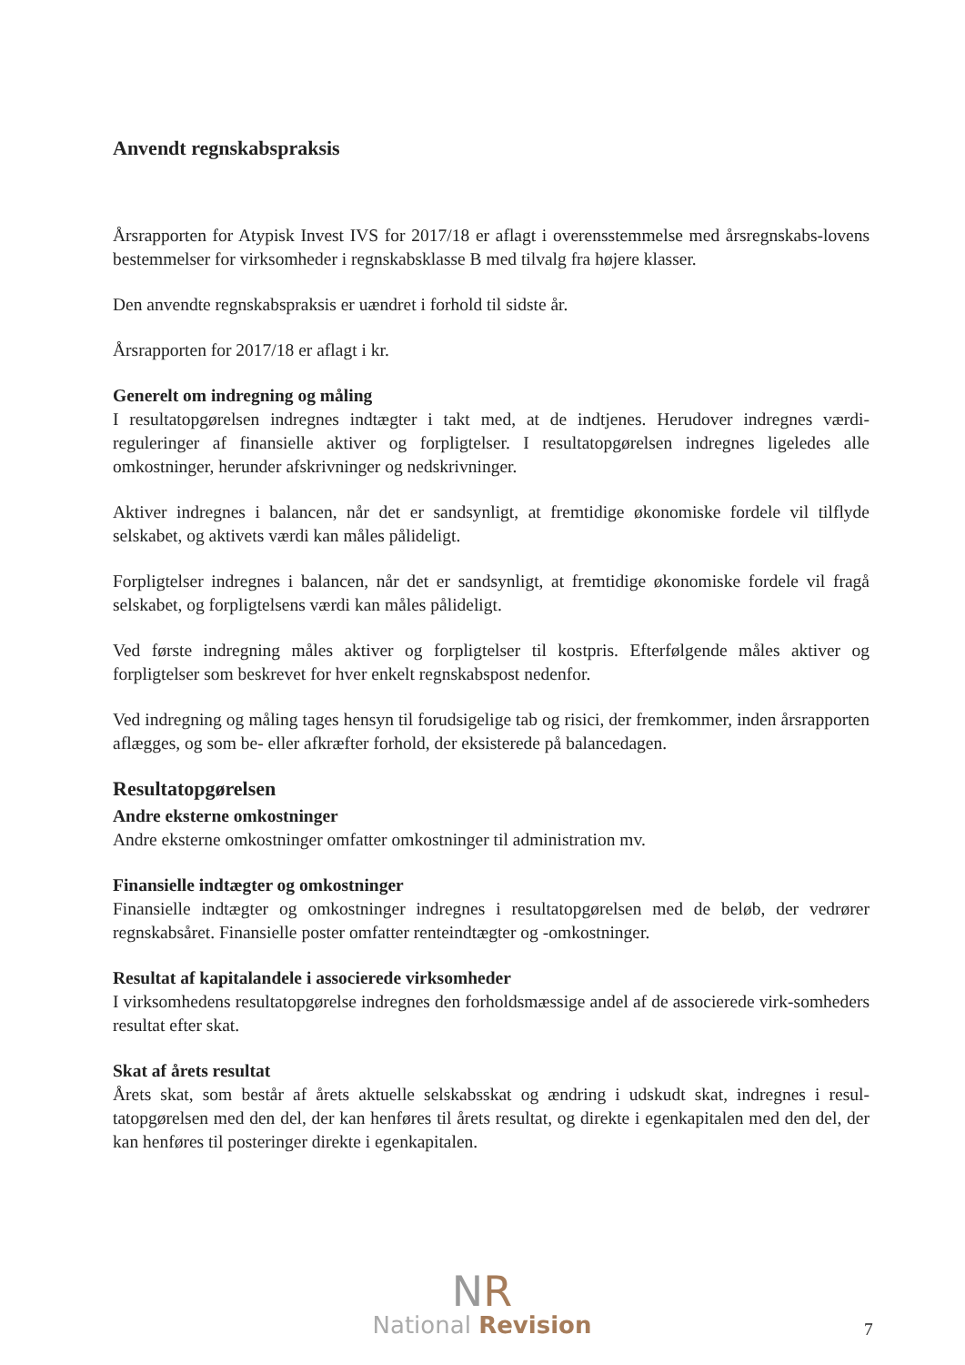Anvendt regnskabspraksis
Årsrapporten for Atypisk Invest IVS for 2017/18 er aflagt i overensstemmelse med årsregnskabs-lovens bestemmelser for virksomheder i regnskabsklasse B med tilvalg fra højere klasser.
Den anvendte regnskabspraksis er uændret i forhold til sidste år.
Årsrapporten for 2017/18 er aflagt i kr.
Generelt om indregning og måling
I resultatopgørelsen indregnes indtægter i takt med, at de indtjenes. Herudover indregnes værdi-reguleringer af finansielle aktiver og forpligtelser. I resultatopgørelsen indregnes ligeledes alle omkostninger, herunder afskrivninger og nedskrivninger.
Aktiver indregnes i balancen, når det er sandsynligt, at fremtidige økonomiske fordele vil tilflyde selskabet, og aktivets værdi kan måles pålideligt.
Forpligtelser indregnes i balancen, når det er sandsynligt, at fremtidige økonomiske fordele vil fragå selskabet, og forpligtelsens værdi kan måles pålideligt.
Ved første indregning måles aktiver og forpligtelser til kostpris. Efterfølgende måles aktiver og forpligtelser som beskrevet for hver enkelt regnskabspost nedenfor.
Ved indregning og måling tages hensyn til forudsigelige tab og risici, der fremkommer, inden årsrapporten aflægges, og som be- eller afkræfter forhold, der eksisterede på balancedagen.
Resultatopgørelsen
Andre eksterne omkostninger
Andre eksterne omkostninger omfatter omkostninger til administration mv.
Finansielle indtægter og omkostninger
Finansielle indtægter og omkostninger indregnes i resultatopgørelsen med de beløb, der vedrører regnskabsåret. Finansielle poster omfatter renteindtægter og -omkostninger.
Resultat af kapitalandele i associerede virksomheder
I virksomhedens resultatopgørelse indregnes den forholdsmæssige andel af de associerede virk-somheders resultat efter skat.
Skat af årets resultat
Årets skat, som består af årets aktuelle selskabsskat og ændring i udskudt skat, indregnes i resul-tatopgørelsen med den del, der kan henføres til årets resultat, og direkte i egenkapitalen med den del, der kan henføres til posteringer direkte i egenkapitalen.
NR
National Revision
7